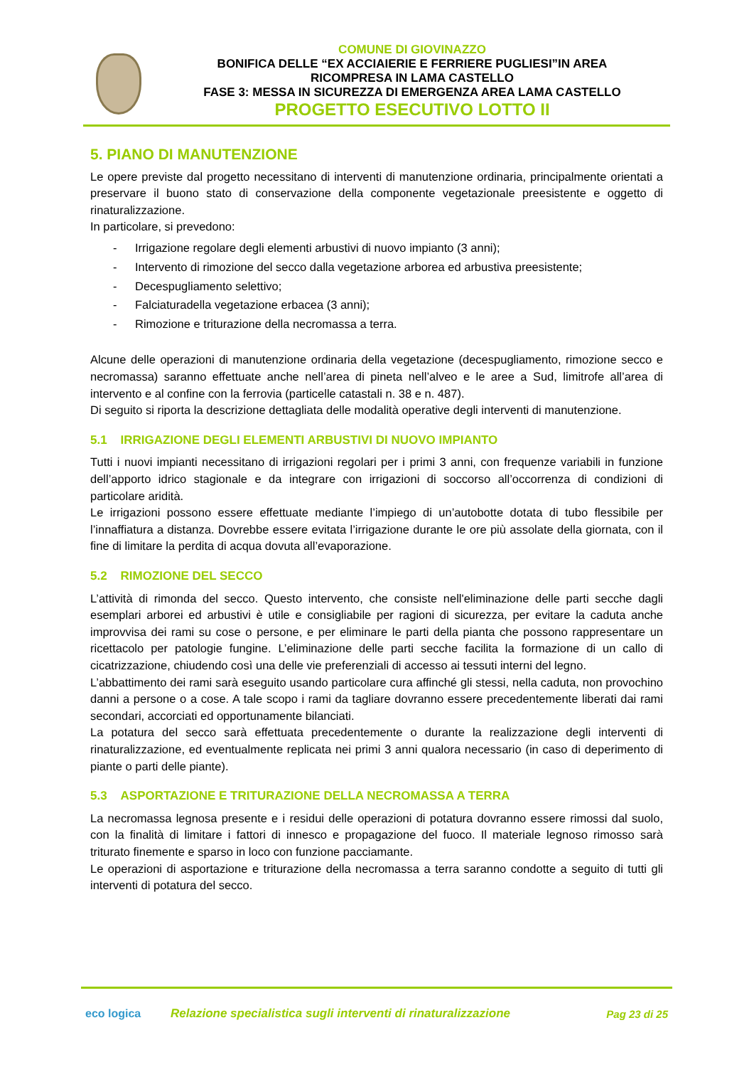COMUNE DI GIOVINAZZO
BONIFICA DELLE “EX ACCIAIERIE E FERRIERE PUGLIESI”IN AREA
RICOMPRESA IN LAMA CASTELLO
FASE 3: MESSA IN SICUREZZA DI EMERGENZA AREA LAMA CASTELLO
PROGETTO ESECUTIVO LOTTO II
5. PIANO DI MANUTENZIONE
Le opere previste dal progetto necessitano di interventi di manutenzione ordinaria, principalmente orientati a preservare il buono stato di conservazione della componente vegetazionale preesistente e oggetto di rinaturalizzazione.
In particolare, si prevedono:
- Irrigazione regolare degli elementi arbustivi di nuovo impianto (3 anni);
- Intervento di rimozione del secco dalla vegetazione arborea ed arbustiva preesistente;
- Decespugliamento selettivo;
- Falciaturadella vegetazione erbacea (3 anni);
- Rimozione e triturazione della necromassa a terra.
Alcune delle operazioni di manutenzione ordinaria della vegetazione (decespugliamento, rimozione secco e necromassa) saranno effettuate anche nell’area di pineta nell’alveo e le aree a Sud, limitrofe all’area di intervento e al confine con la ferrovia (particelle catastali n. 38 e n. 487).
Di seguito si riporta la descrizione dettagliata delle modalità operative degli interventi di manutenzione.
5.1 IRRIGAZIONE DEGLI ELEMENTI ARBUSTIVI DI NUOVO IMPIANTO
Tutti i nuovi impianti necessitano di irrigazioni regolari per i primi 3 anni, con frequenze variabili in funzione dell’apporto idrico stagionale e da integrare con irrigazioni di soccorso all’occorrenza di condizioni di particolare aridità.
Le irrigazioni possono essere effettuate mediante l’impiego di un’autobotte dotata di tubo flessibile per l’innaffiatura a distanza. Dovrebbe essere evitata l’irrigazione durante le ore più assolate della giornata, con il fine di limitare la perdita di acqua dovuta all’evaporazione.
5.2 RIMOZIONE DEL SECCO
L’attività di rimonda del secco. Questo intervento, che consiste nell'eliminazione delle parti secche dagli esemplari arborei ed arbustivi è utile e consigliabile per ragioni di sicurezza, per evitare la caduta anche improvvisa dei rami su cose o persone, e per eliminare le parti della pianta che possono rappresentare un ricettacolo per patologie fungine. L’eliminazione delle parti secche facilita la formazione di un callo di cicatrizzazione, chiudendo così una delle vie preferenziali di accesso ai tessuti interni del legno.
L’abbattimento dei rami sarà eseguito usando particolare cura affinché gli stessi, nella caduta, non provochino danni a persone o a cose. A tale scopo i rami da tagliare dovranno essere precedentemente liberati dai rami secondari, accorciati ed opportunamente bilanciati.
La potatura del secco sarà effettuata precedentemente o durante la realizzazione degli interventi di rinaturalizzazione, ed eventualmente replicata nei primi 3 anni qualora necessario (in caso di deperimento di piante o parti delle piante).
5.3 ASPORTAZIONE E TRITURAZIONE DELLA NECROMASSA A TERRA
La necromassa legnosa presente e i residui delle operazioni di potatura dovranno essere rimossi dal suolo, con la finalità di limitare i fattori di innesco e propagazione del fuoco. Il materiale legnoso rimosso sarà triturato finemente e sparso in loco con funzione pacciamante.
Le operazioni di asportazione e triturazione della necromassa a terra saranno condotte a seguito di tutti gli interventi di potatura del secco.
eco logica
Relazione specialistica sugli interventi di rinaturalizzazione
Pag 23 di 25